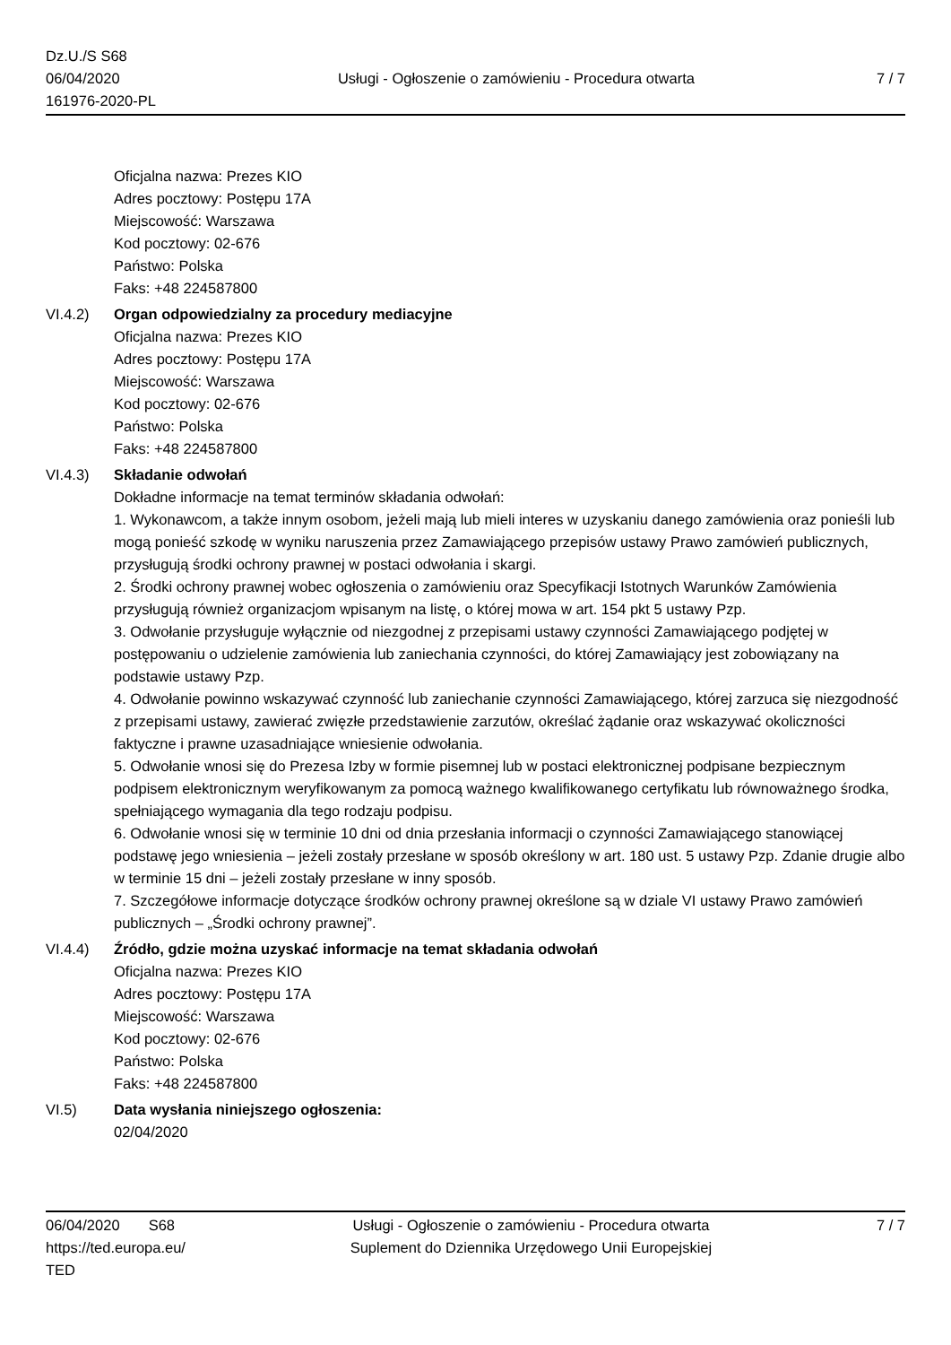Dz.U./S S68
06/04/2020
161976-2020-PL
Usługi - Ogłoszenie o zamówieniu - Procedura otwarta
7 / 7
Oficjalna nazwa: Prezes KIO
Adres pocztowy: Postępu 17A
Miejscowość: Warszawa
Kod pocztowy: 02-676
Państwo: Polska
Faks: +48 224587800
VI.4.2) Organ odpowiedzialny za procedury mediacyjne
Oficjalna nazwa: Prezes KIO
Adres pocztowy: Postępu 17A
Miejscowość: Warszawa
Kod pocztowy: 02-676
Państwo: Polska
Faks: +48 224587800
VI.4.3) Składanie odwołań
Dokładne informacje na temat terminów składania odwołań:
1. Wykonawcom, a także innym osobom, jeżeli mają lub mieli interes w uzyskaniu danego zamówienia oraz ponieśli lub mogą ponieść szkodę w wyniku naruszenia przez Zamawiającego przepisów ustawy Prawo zamówień publicznych, przysługują środki ochrony prawnej w postaci odwołania i skargi.
2. Środki ochrony prawnej wobec ogłoszenia o zamówieniu oraz Specyfikacji Istotnych Warunków Zamówienia przysługują również organizacjom wpisanym na listę, o której mowa w art. 154 pkt 5 ustawy Pzp.
3. Odwołanie przysługuje wyłącznie od niezgodnej z przepisami ustawy czynności Zamawiającego podjętej w postępowaniu o udzielenie zamówienia lub zaniechania czynności, do której Zamawiający jest zobowiązany na podstawie ustawy Pzp.
4. Odwołanie powinno wskazywać czynność lub zaniechanie czynności Zamawiającego, której zarzuca się niezgodność z przepisami ustawy, zawierać zwięzłe przedstawienie zarzutów, określać żądanie oraz wskazywać okoliczności faktyczne i prawne uzasadniające wniesienie odwołania.
5. Odwołanie wnosi się do Prezesa Izby w formie pisemnej lub w postaci elektronicznej podpisane bezpiecznym podpisem elektronicznym weryfikowanym za pomocą ważnego kwalifikowanego certyfikatu lub równoważnego środka, spełniającego wymagania dla tego rodzaju podpisu.
6. Odwołanie wnosi się w terminie 10 dni od dnia przesłania informacji o czynności Zamawiającego stanowiącej podstawę jego wniesienia – jeżeli zostały przesłane w sposób określony w art. 180 ust. 5 ustawy Pzp. Zdanie drugie albo w terminie 15 dni – jeżeli zostały przesłane w inny sposób.
7. Szczegółowe informacje dotyczące środków ochrony prawnej określone są w dziale VI ustawy Prawo zamówień publicznych – „Środki ochrony prawnej”.
VI.4.4) Źródło, gdzie można uzyskać informacje na temat składania odwołań
Oficjalna nazwa: Prezes KIO
Adres pocztowy: Postępu 17A
Miejscowość: Warszawa
Kod pocztowy: 02-676
Państwo: Polska
Faks: +48 224587800
VI.5) Data wysłania niniejszego ogłoszenia:
02/04/2020
06/04/2020 S68
https://ted.europa.eu/
TED
Usługi - Ogłoszenie o zamówieniu - Procedura otwarta
Suplement do Dziennika Urzędowego Unii Europejskiej
7 / 7